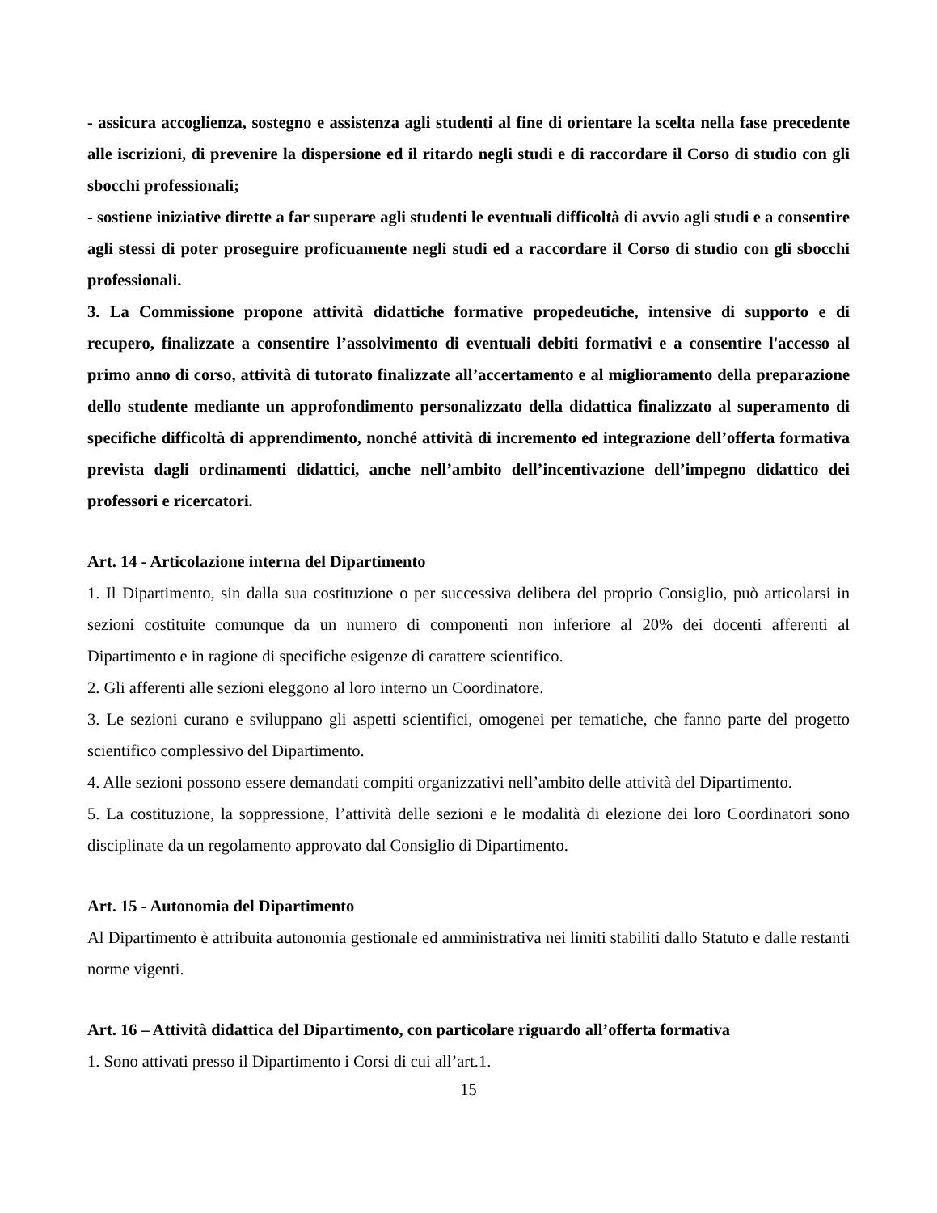- assicura accoglienza, sostegno e assistenza agli studenti al fine di orientare la scelta nella fase precedente alle iscrizioni, di prevenire la dispersione ed il ritardo negli studi e di raccordare il Corso di studio con gli sbocchi professionali;
- sostiene iniziative dirette a far superare agli studenti le eventuali difficoltà di avvio agli studi e a consentire agli stessi di poter proseguire proficuamente negli studi ed a raccordare il Corso di studio con gli sbocchi professionali.
3. La Commissione propone attività didattiche formative propedeutiche, intensive di supporto e di recupero, finalizzate a consentire l’assolvimento di eventuali debiti formativi e a consentire l'accesso al primo anno di corso, attività di tutorato finalizzate all’accertamento e al miglioramento della preparazione dello studente mediante un approfondimento personalizzato della didattica finalizzato al superamento di specifiche difficoltà di apprendimento, nonché attività di incremento ed integrazione dell’offerta formativa prevista dagli ordinamenti didattici, anche nell’ambito dell’incentivazione dell’impegno didattico dei professori e ricercatori.
Art. 14 - Articolazione interna del Dipartimento
1. Il Dipartimento, sin dalla sua costituzione o per successiva delibera del proprio Consiglio, può articolarsi in sezioni costituite comunque da un numero di componenti non inferiore al 20% dei docenti afferenti al Dipartimento e in ragione di specifiche esigenze di carattere scientifico.
2. Gli afferenti alle sezioni eleggono al loro interno un Coordinatore.
3. Le sezioni curano e sviluppano gli aspetti scientifici, omogenei per tematiche, che fanno parte del progetto scientifico complessivo del Dipartimento.
4. Alle sezioni possono essere demandati compiti organizzativi nell’ambito delle attività del Dipartimento.
5. La costituzione, la soppressione, l’attività delle sezioni e le modalità di elezione dei loro Coordinatori sono disciplinate da un regolamento approvato dal Consiglio di Dipartimento.
Art. 15 - Autonomia del Dipartimento
Al Dipartimento è attribuita autonomia gestionale ed amministrativa nei limiti stabiliti dallo Statuto e dalle restanti norme vigenti.
Art. 16 – Attività didattica del Dipartimento, con particolare riguardo all’offerta formativa
1. Sono attivati presso il Dipartimento i Corsi di cui all’art.1.
15